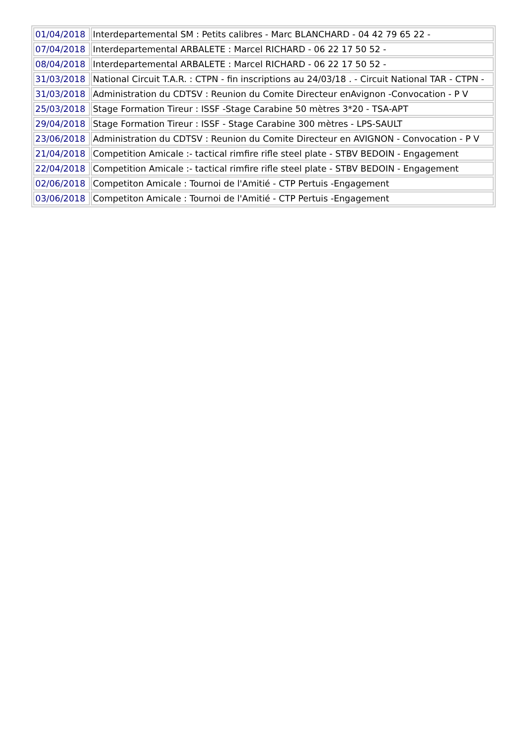| 01/04/2018 | Interdepartemental SM : Petits calibres - Marc BLANCHARD - 04 42 79 65 22 - |
| 07/04/2018 | Interdepartemental ARBALETE : Marcel RICHARD - 06 22 17 50 52 - |
| 08/04/2018 | Interdepartemental ARBALETE : Marcel RICHARD - 06 22 17 50 52 - |
| 31/03/2018 | National Circuit T.A.R. : CTPN - fin inscriptions au 24/03/18 . - Circuit National TAR - CTPN - |
| 31/03/2018 | Administration du CDTSV : Reunion du Comite Directeur enAvignon -Convocation - P V |
| 25/03/2018 | Stage Formation Tireur : ISSF -Stage Carabine 50 mètres 3*20 - TSA-APT |
| 29/04/2018 | Stage Formation Tireur : ISSF - Stage Carabine 300 mètres - LPS-SAULT |
| 23/06/2018 | Administration du CDTSV : Reunion du Comite Directeur en AVIGNON - Convocation - P V |
| 21/04/2018 | Competition Amicale :- tactical rimfire rifle steel plate - STBV BEDOIN - Engagement |
| 22/04/2018 | Competition Amicale :- tactical rimfire rifle steel plate - STBV BEDOIN - Engagement |
| 02/06/2018 | Competiton Amicale : Tournoi de l'Amitié - CTP Pertuis -Engagement |
| 03/06/2018 | Competiton Amicale : Tournoi de l'Amitié - CTP Pertuis -Engagement |